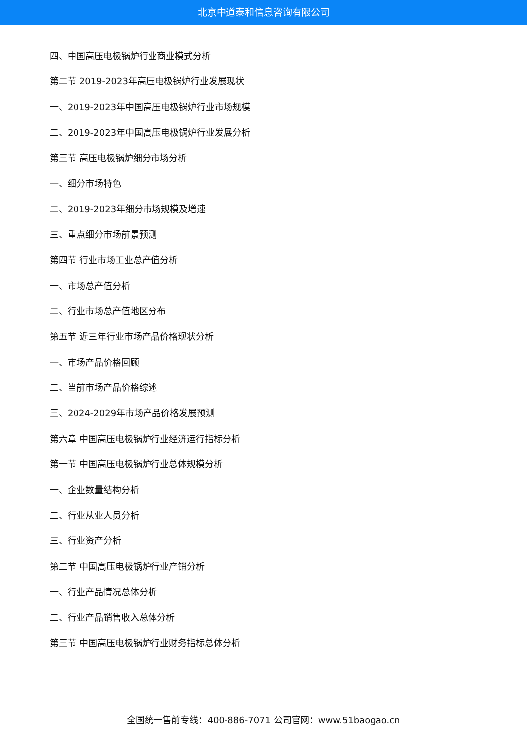北京中道泰和信息咨询有限公司
四、中国高压电极锅炉行业商业模式分析
第二节 2019-2023年高压电极锅炉行业发展现状
一、2019-2023年中国高压电极锅炉行业市场规模
二、2019-2023年中国高压电极锅炉行业发展分析
第三节 高压电极锅炉细分市场分析
一、细分市场特色
二、2019-2023年细分市场规模及增速
三、重点细分市场前景预测
第四节 行业市场工业总产值分析
一、市场总产值分析
二、行业市场总产值地区分布
第五节 近三年行业市场产品价格现状分析
一、市场产品价格回顾
二、当前市场产品价格综述
三、2024-2029年市场产品价格发展预测
第六章 中国高压电极锅炉行业经济运行指标分析
第一节 中国高压电极锅炉行业总体规模分析
一、企业数量结构分析
二、行业从业人员分析
三、行业资产分析
第二节 中国高压电极锅炉行业产销分析
一、行业产品情况总体分析
二、行业产品销售收入总体分析
第三节 中国高压电极锅炉行业财务指标总体分析
全国统一售前专线：400-886-7071 公司官网：www.51baogao.cn